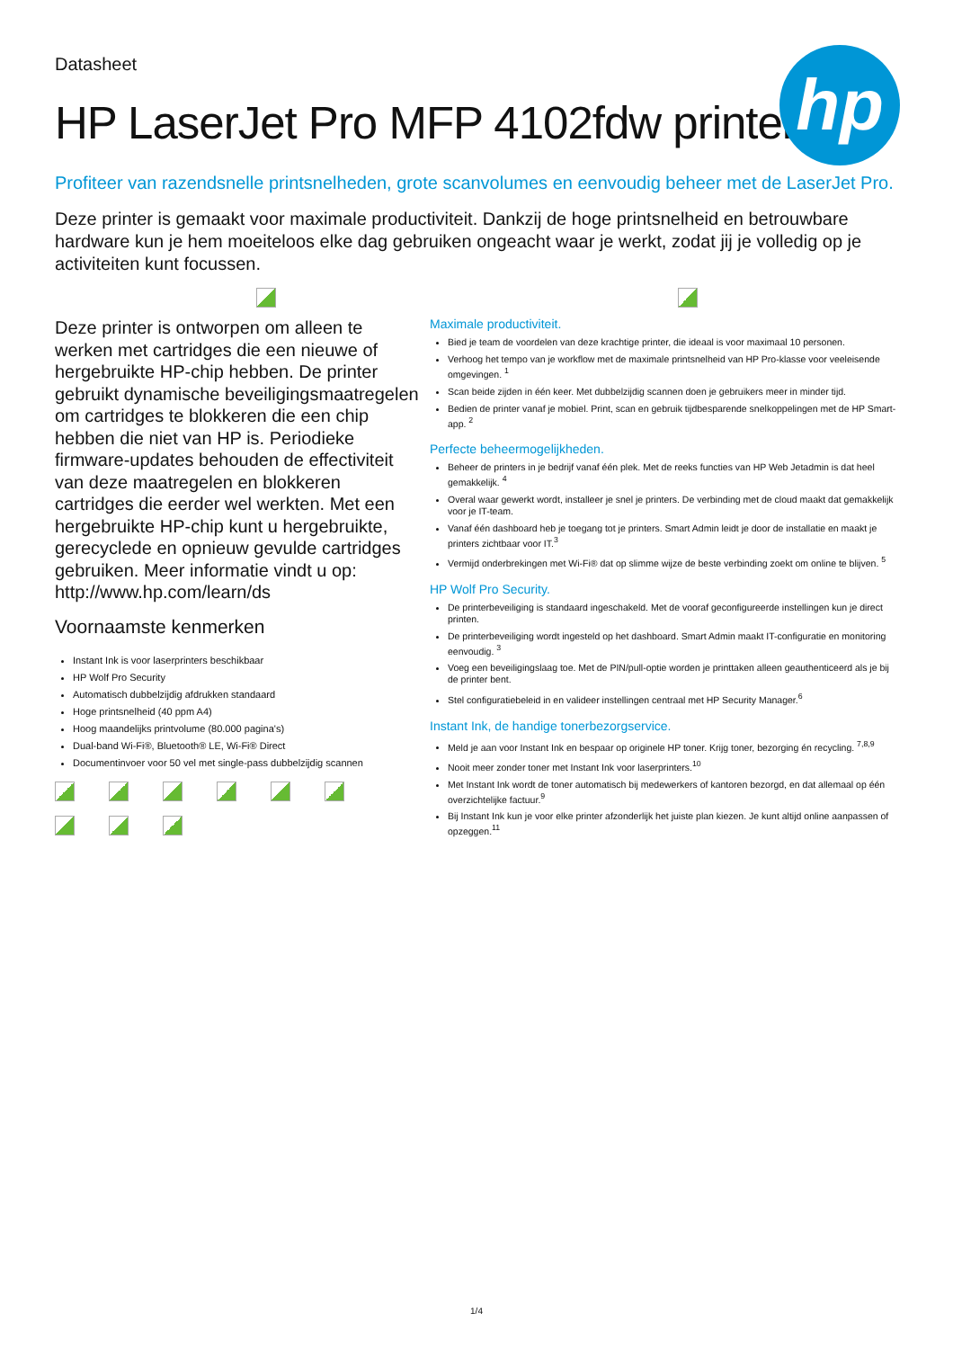hp
Datasheet
HP LaserJet Pro MFP 4102fdw printer
Profiteer van razendsnelle printsnelheden, grote scanvolumes en eenvoudig beheer met de LaserJet Pro.
Deze printer is gemaakt voor maximale productiviteit. Dankzij de hoge printsnelheid en betrouwbare hardware kun je hem moeiteloos elke dag gebruiken ongeacht waar je werkt, zodat jij je volledig op je activiteiten kunt focussen.
Deze printer is ontworpen om alleen te werken met cartridges die een nieuwe of hergebruikte HP-chip hebben. De printer gebruikt dynamische beveiligingsmaatregelen om cartridges te blokkeren die een chip hebben die niet van HP is. Periodieke firmware-updates behouden de effectiviteit van deze maatregelen en blokkeren cartridges die eerder wel werkten. Met een hergebruikte HP-chip kunt u hergebruikte, gerecyclede en opnieuw gevulde cartridges gebruiken. Meer informatie vindt u op: http://www.hp.com/learn/ds
Voornaamste kenmerken
Instant Ink is voor laserprinters beschikbaar
HP Wolf Pro Security
Automatisch dubbelzijdig afdrukken standaard
Hoge printsnelheid (40 ppm A4)
Hoog maandelijks printvolume (80.000 pagina's)
Dual-band Wi-Fi®, Bluetooth® LE, Wi-Fi® Direct
Documentinvoer voor 50 vel met single-pass dubbelzijdig scannen
Maximale productiviteit.
Bied je team de voordelen van deze krachtige printer, die ideaal is voor maximaal 10 personen.
Verhoog het tempo van je workflow met de maximale printsnelheid van HP Pro-klasse voor veeleisende omgevingen. <sup>1</sup>
Scan beide zijden in één keer. Met dubbelzijdig scannen doen je gebruikers meer in minder tijd.
Bedien de printer vanaf je mobiel. Print, scan en gebruik tijdbesparende snelkoppelingen met de HP Smart-app. <sup>2</sup>
Perfecte beheermogelijkheden.
Beheer de printers in je bedrijf vanaf één plek. Met de reeks functies van HP Web Jetadmin is dat heel gemakkelijk. <sup>4</sup>
Overal waar gewerkt wordt, installeer je snel je printers. De verbinding met de cloud maakt dat gemakkelijk voor je IT-team.
Vanaf één dashboard heb je toegang tot je printers. Smart Admin leidt je door de installatie en maakt je printers zichtbaar voor IT.<sup>3</sup>
Vermijd onderbrekingen met Wi-Fi® dat op slimme wijze de beste verbinding zoekt om online te blijven. <sup>5</sup>
HP Wolf Pro Security.
De printerbeveiliging is standaard ingeschakeld. Met de vooraf geconfigureerde instellingen kun je direct printen.
De printerbeveiliging wordt ingesteld op het dashboard. Smart Admin maakt IT-configuratie en monitoring eenvoudig. <sup>3</sup>
Voeg een beveiligingslaag toe. Met de PIN/pull-optie worden je printtaken alleen geauthenticeerd als je bij de printer bent.
Stel configuratiebeleid in en valideer instellingen centraal met HP Security Manager.<sup>6</sup>
Instant Ink, de handige tonerbezorgservice.
Meld je aan voor Instant Ink en bespaar op originele HP toner. Krijg toner, bezorging én recycling. <sup>7,8,9</sup>
Nooit meer zonder toner met Instant Ink voor laserprinters.<sup>10</sup>
Met Instant Ink wordt de toner automatisch bij medewerkers of kantoren bezorgd, en dat allemaal op één overzichtelijke factuur.<sup>9</sup>
Bij Instant Ink kun je voor elke printer afzonderlijk het juiste plan kiezen. Je kunt altijd online aanpassen of opzeggen.<sup>11</sup>
1/4